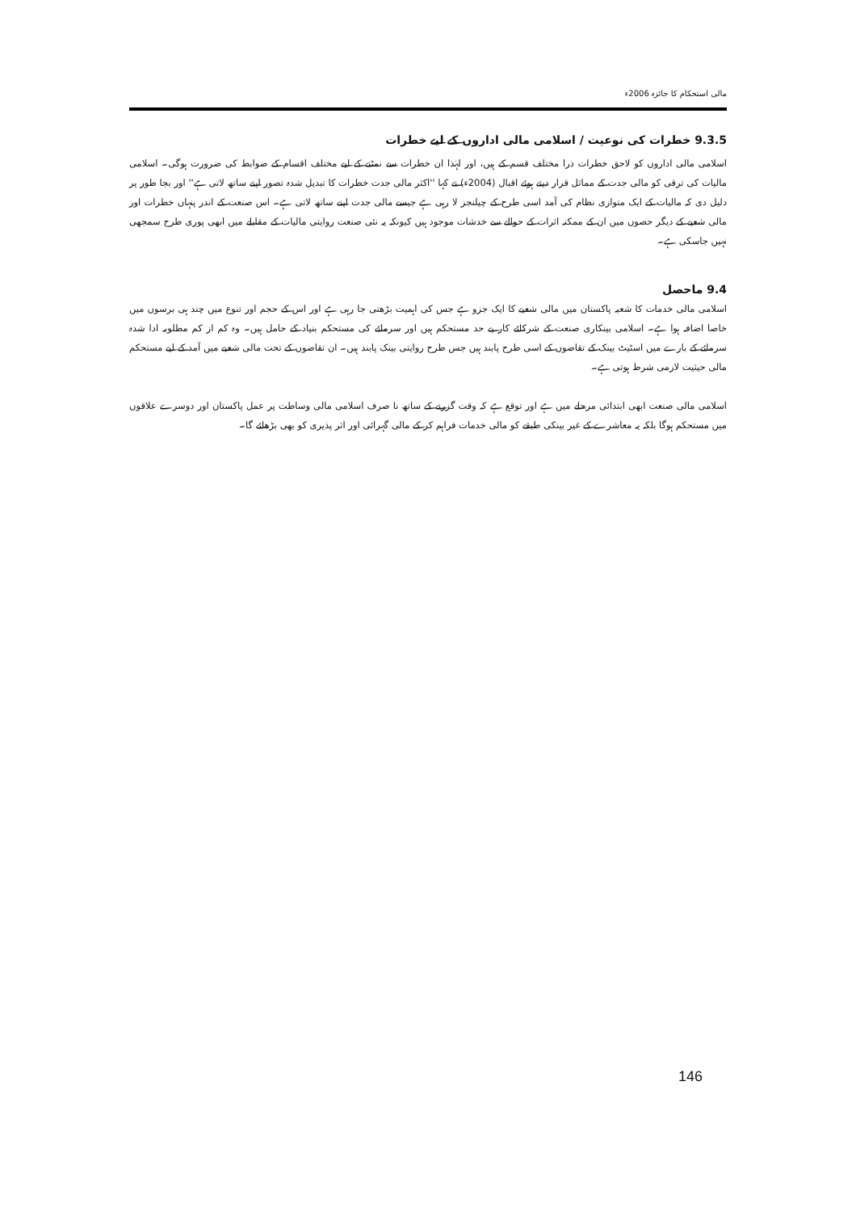مالی استحکام کا جائزہ 2006ء
9.3.5 خطرات کی نوعیت / اسلامی مالی اداروں کے لیے خطرات
اسلامی مالی اداروں کو لاحق خطرات ذرا مختلف قسم کے ہیں، اور لہٰذا ان خطرات سے نمٹنے کے لیے مختلف اقسام کے ضوابط کی ضرورت ہوگی۔ اسلامی مالیات کی ترقی کو مالی جدت کے مماثل قرار دیتے ہوئے اقبال (2004ء) نے کہا ''اکثر مالی جدت خطرات کا تبدیل شدہ تصور اپنے ساتھ لاتی ہے'' اور بجا طور پر دلیل دی کہ مالیات کے ایک متوازی نظام کی آمد اسی طرح کے چیلنجز لا رہی ہے جیسے مالی جدت اپنے ساتھ لاتی ہے۔ اس صنعت کے اندر پنہاں خطرات اور مالی شعبے کے دیگر حصوں میں ان کے ممکنہ اثرات کے حوالے سے خدشات موجود ہیں کیونکہ یہ نئی صنعت روایتی مالیات کے مقابلے میں ابھی پوری طرح سمجھی نہیں جاسکی ہے۔
9.4 ماحصل
اسلامی مالی خدمات کا شعبہ پاکستان میں مالی شعبے کا ایک جزو ہے جس کی اہمیت بڑھتی جا رہی ہے اور اس کے حجم اور تنوع میں چند ہی برسوں میں خاصا اضافہ ہوا ہے۔ اسلامی بینکاری صنعت کے شرکائے کار بے حد مستحکم ہیں اور سرمائے کی مستحکم بنیاد کے حامل ہیں۔ وہ کم از کم مطلوبہ ادا شدہ سرمائے کے بارے میں اسٹیٹ بینک کے تقاضوں کے اسی طرح پابند ہیں جس طرح روایتی بینک پابند ہیں۔ ان تقاضوں کے تحت مالی شعبے میں آمد کے لیے مستحکم مالی حیثیت لازمی شرط ہوتی ہے۔
اسلامی مالی صنعت ابھی ابتدائی مرحلے میں ہے اور توقع ہے کہ وقت گزرنے کے ساتھ نا صرف اسلامی مالی وساطت پر عمل پاکستان اور دوسرے علاقوں میں مستحکم ہوگا بلکہ یہ معاشرے کے غیر بینکی طبقے کو مالی خدمات فراہم کر کے مالی گہرائی اور اثر پذیری کو بھی بڑھائے گا۔
146